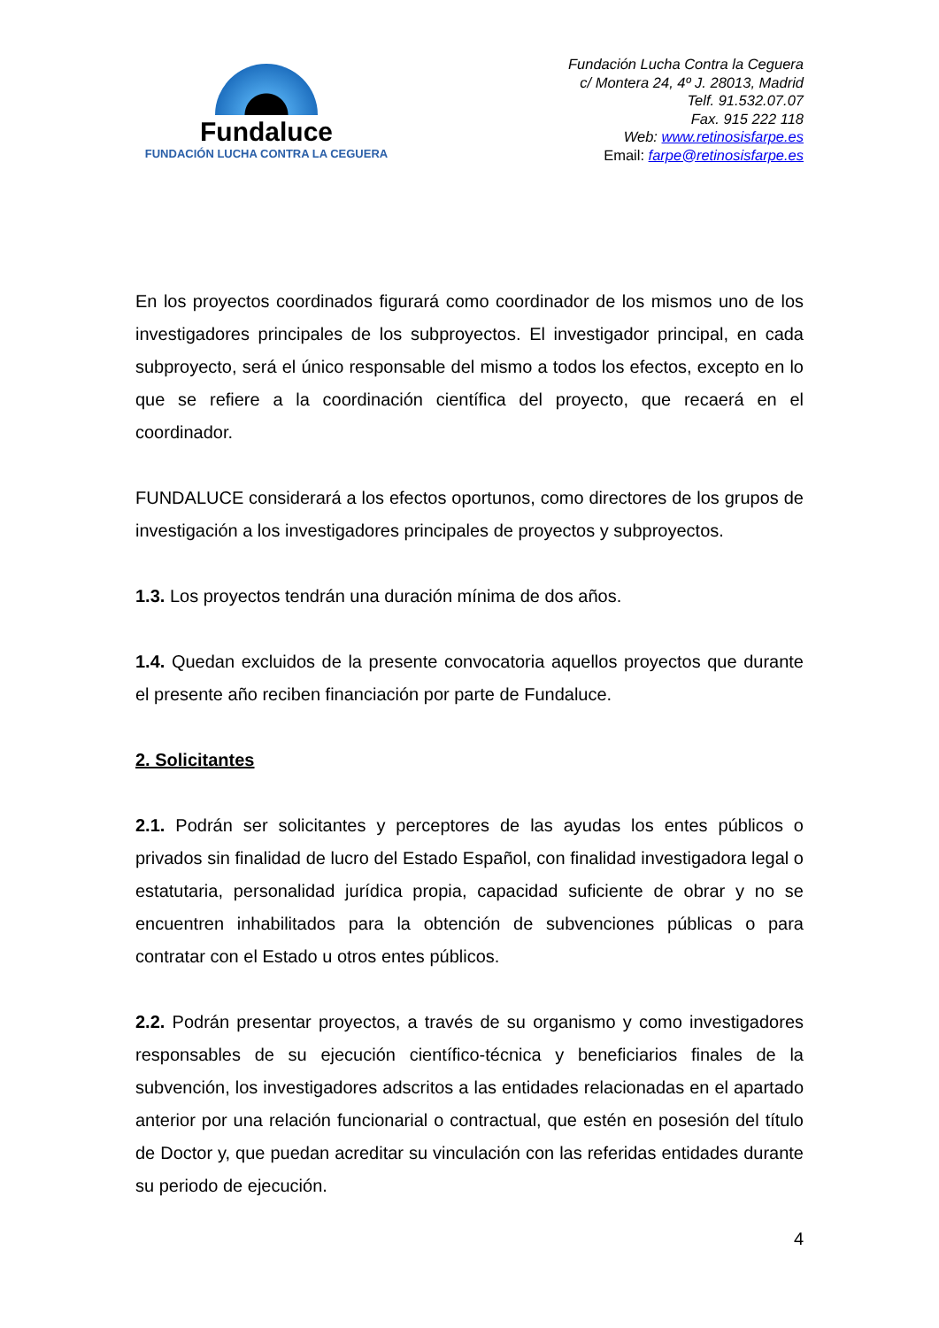Fundaluce
FUNDACIÓN LUCHA CONTRA LA CEGUERA
Fundación Lucha Contra la Ceguera
c/ Montera 24, 4º J. 28013, Madrid
Telf. 91.532.07.07
Fax. 915 222 118
Web: www.retinosisfarpe.es
Email: farpe@retinosisfarpe.es
En los proyectos coordinados figurará como coordinador de los mismos uno de los investigadores principales de los subproyectos. El investigador principal, en cada subproyecto, será el único responsable del mismo a todos los efectos, excepto en lo que se refiere a la coordinación científica del proyecto, que recaerá en el coordinador.
FUNDALUCE considerará a los efectos oportunos, como directores de los grupos de investigación a los investigadores principales de proyectos y subproyectos.
1.3. Los proyectos tendrán una duración mínima de dos años.
1.4. Quedan excluidos de la presente convocatoria aquellos proyectos que durante el presente año reciben financiación por parte de Fundaluce.
2. Solicitantes
2.1. Podrán ser solicitantes y perceptores de las ayudas los entes públicos o privados sin finalidad de lucro del Estado Español, con finalidad investigadora legal o estatutaria, personalidad jurídica propia, capacidad suficiente de obrar y no se encuentren inhabilitados para la obtención de subvenciones públicas o para contratar con el Estado u otros entes públicos.
2.2. Podrán presentar proyectos, a través de su organismo y como investigadores responsables de su ejecución científico-técnica y beneficiarios finales de la subvención, los investigadores adscritos a las entidades relacionadas en el apartado anterior por una relación funcionarial o contractual, que estén en posesión del título de Doctor y, que puedan acreditar su vinculación con las referidas entidades durante su periodo de ejecución.
4